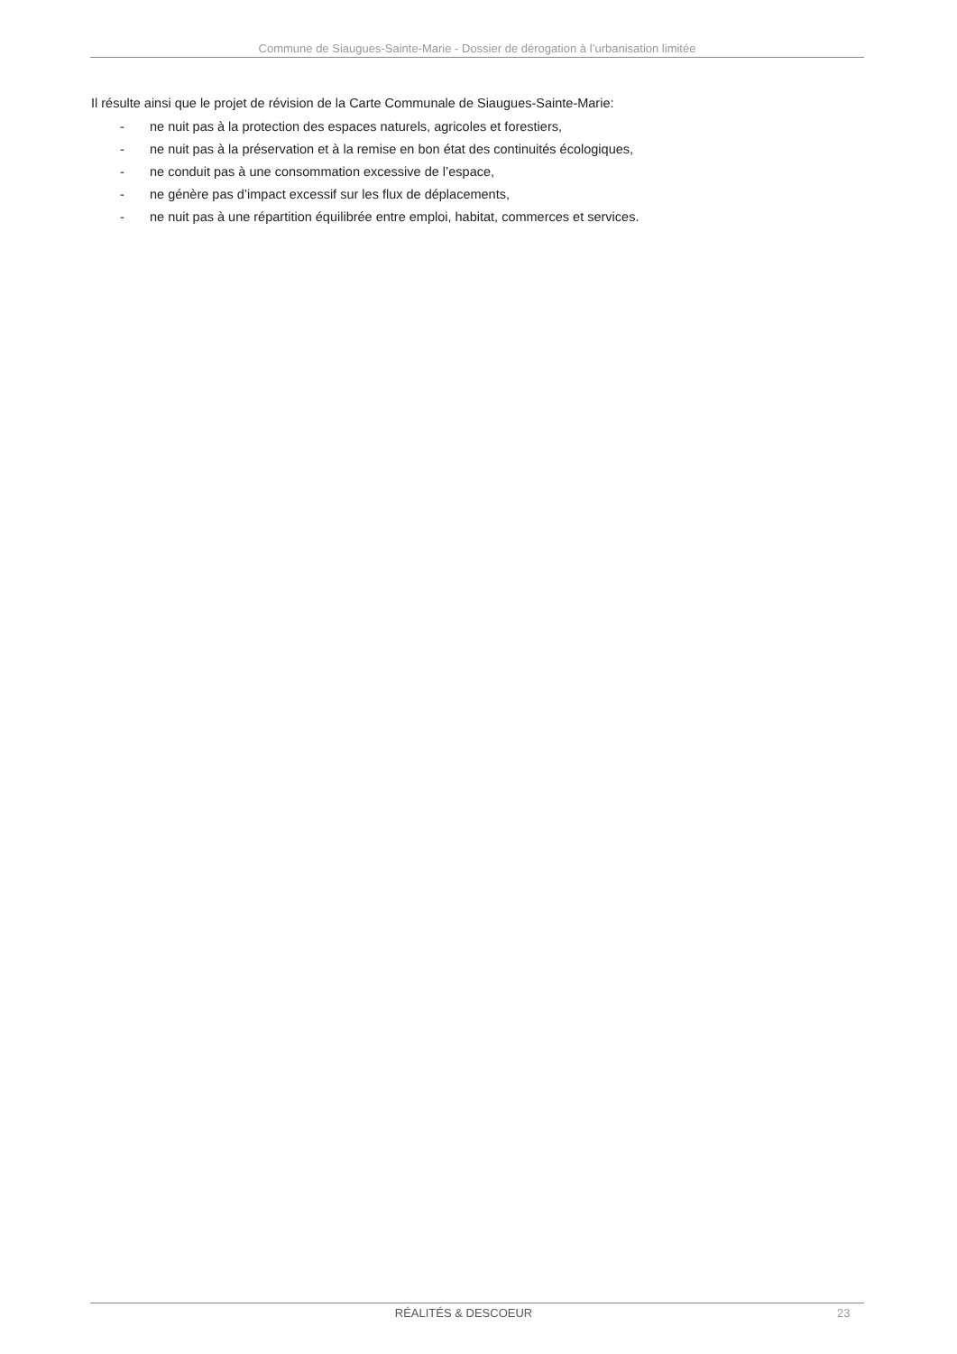Commune de Siaugues-Sainte-Marie - Dossier de dérogation à l’urbanisation limitée
Il résulte ainsi que le projet de révision de la Carte Communale de Siaugues-Sainte-Marie:
- ne nuit pas à la protection des espaces naturels, agricoles et forestiers,
- ne nuit pas à la préservation et à la remise en bon état des continuités écologiques,
- ne conduit pas à une consommation excessive de l’espace,
- ne génère pas d’impact excessif sur les flux de déplacements,
- ne nuit pas à une répartition équilibrée entre emploi, habitat, commerces et services.
RÉALITÉS & DESCOEUR 23